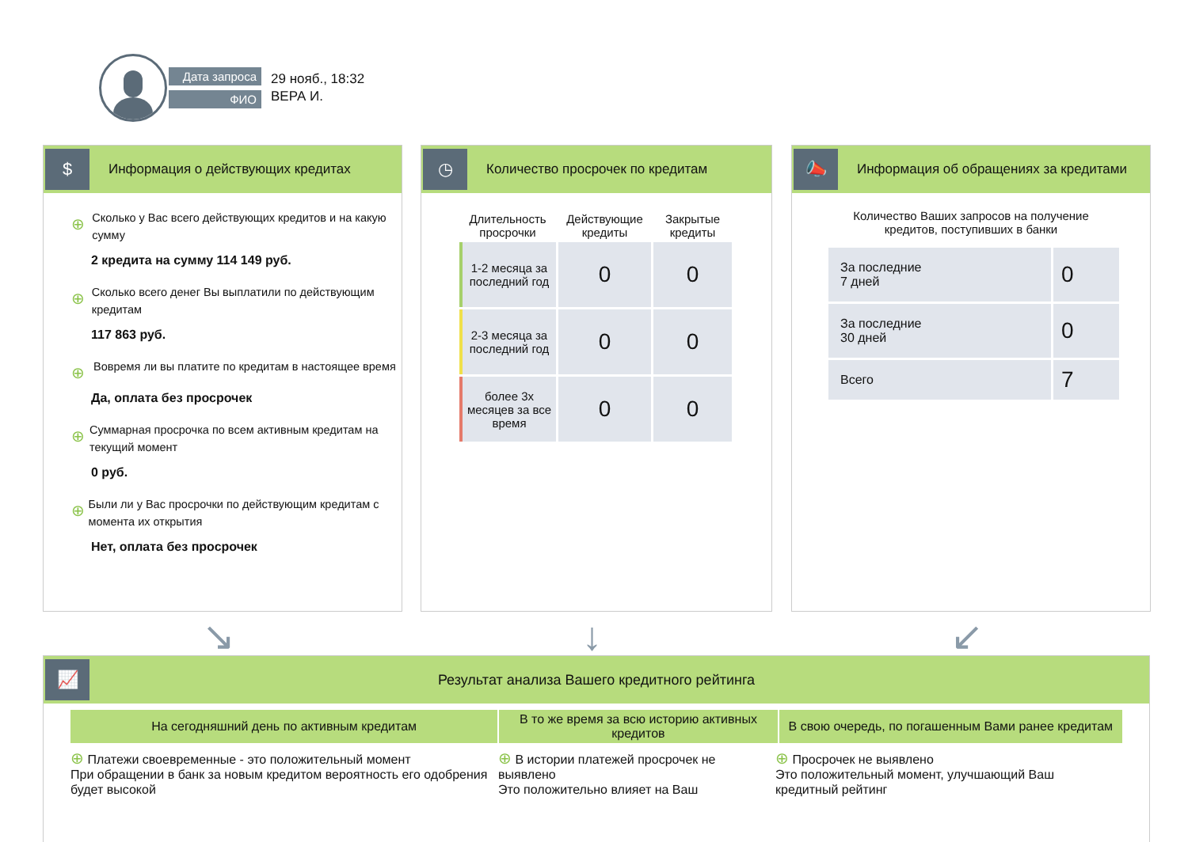Дата запроса
ФИО
29 нояб., 18:32
ВЕРА И.
$
Информация о действующих кредитах
⊕
Сколько у Вас всего действующих кредитов и на какую сумму
2 кредита на сумму 114 149 руб.
⊕
Сколько всего денег Вы выплатили по действующим кредитам
117 863 руб.
⊕
Вовремя ли вы платите по кредитам в настоящее время
Да, оплата без просрочек
⊕
Суммарная просрочка по всем активным кредитам на текущий момент
0 руб.
⊕
Были ли у Вас просрочки по действующим кредитам с момента их открытия
Нет, оплата без просрочек
◷
Количество просрочек по кредитам
| Длительность просрочки | Действующие кредиты | Закрытые кредиты |
| --- | --- | --- |
| 1-2 месяца за последний год | 0 | 0 |
| 2-3 месяца за последний год | 0 | 0 |
| более 3х месяцев за все время | 0 | 0 |
📣
Информация об обращениях за кредитами
Количество Ваших запросов на получение
кредитов, поступивших в банки
| За последние 7 дней | 0 |
| За последние 30 дней | 0 |
| Всего | 7 |
↘ ↓ ↙
📈
Результат анализа Вашего кредитного рейтинга
На сегодняшний день по активным кредитам В то же время за всю историю активных кредитов
В свою очередь, по погашенным Вами ранее кредитам
⊕ Платежи своевременные - это положительный момент
При обращении в банк за новым кредитом вероятность его одобрения будет высокой
⊕ В истории платежей просрочек не выявлено
Это положительно влияет на Ваш
⊕ Просрочек не выявлено
Это положительный момент, улучшающий Ваш кредитный рейтинг